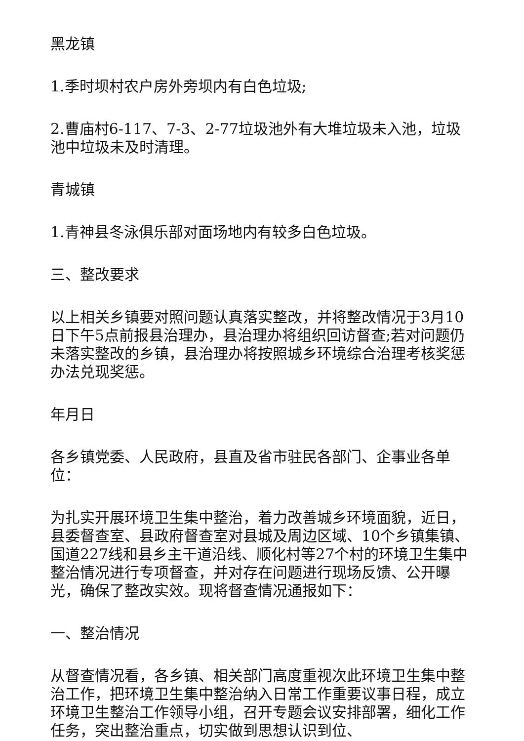黑龙镇
1.季时坝村农户房外旁坝内有白色垃圾;
2.曹庙村6-117、7-3、2-77垃圾池外有大堆垃圾未入池，垃圾池中垃圾未及时清理。
青城镇
1.青神县冬泳俱乐部对面场地内有较多白色垃圾。
三、整改要求
以上相关乡镇要对照问题认真落实整改，并将整改情况于3月10日下午5点前报县治理办，县治理办将组织回访督查;若对问题仍未落实整改的乡镇，县治理办将按照城乡环境综合治理考核奖惩办法兑现奖惩。
年月日
各乡镇党委、人民政府，县直及省市驻民各部门、企事业各单位：
为扎实开展环境卫生集中整治，着力改善城乡环境面貌，近日，县委督查室、县政府督查室对县城及周边区域、10个乡镇集镇、国道227线和县乡主干道沿线、顺化村等27个村的环境卫生集中整治情况进行专项督查，并对存在问题进行现场反馈、公开曝光，确保了整改实效。现将督查情况通报如下：
一、整治情况
从督查情况看，各乡镇、相关部门高度重视次此环境卫生集中整治工作，把环境卫生集中整治纳入日常工作重要议事日程，成立环境卫生整治工作领导小组，召开专题会议安排部署，细化工作任务，突出整治重点，切实做到思想认识到位、